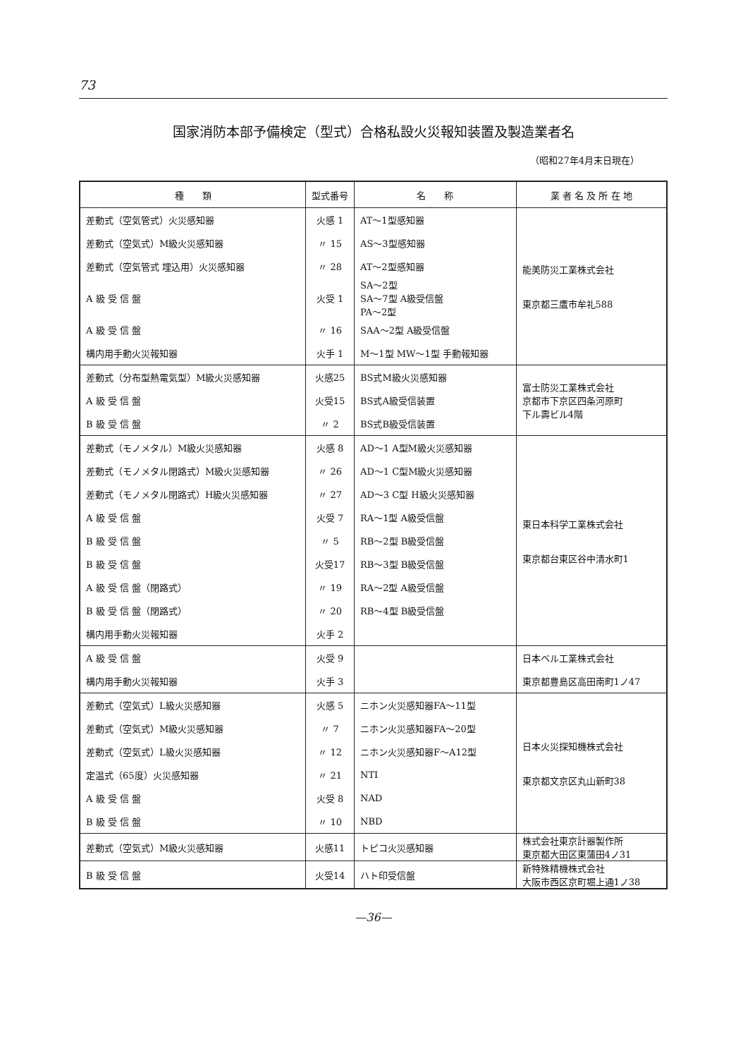73
国家消防本部予備検定（型式）合格私設火災報知装置及製造業者名
（昭和27年4月末日現在）
| 種 類 | 型式番号 | 名 称 | 業 者 名 及 所 在 地 |
| --- | --- | --- | --- |
| 差動式（空気管式）火災感知器 | 火感 1 | AT～1型感知器 | 能美防災工業株式会社 東京都三鷹市牟礼588 |
| 差動式（空気式）M級火災感知器 | 〃 15 | AS～3型感知器 | |
| 差動式（空気管式 埋込用）火災感知器 | 〃 28 | AT～2型感知器 | |
| A 級 受 信 盤 | 火受 1 | SA～2型 SA～7型 A級受信盤 PA～2型 | |
| A 級 受 信 盤 | 〃 16 | SAA～2型 A級受信盤 | |
| 構内用手動火災報知器 | 火手 1 | M～1型 MW～1型 手動報知器 | |
| 差動式（分布型熱電気型）M級火災感知器 | 火感25 | BS式M級火災感知器 | 富士防災工業株式会社 京都市下京区四条河原町 下ル壽ビル4階 |
| A 級 受 信 盤 | 火受15 | BS式A級受信装置 | |
| B 級 受 信 盤 | 〃 2 | BS式B級受信装置 | |
| 差動式（モノメタル）M級火災感知器 | 火感 8 | AD～1 A型M級火災感知器 | 東日本科学工業株式会社 東京都台東区谷中清水町1 |
| 差動式（モノメタル閉路式）M級火災感知器 | 〃 26 | AD～1 C型M級火災感知器 | |
| 差動式（モノメタル閉路式）H級火災感知器 | 〃 27 | AD～3 C型 H級火災感知器 | |
| A 級 受 信 盤 | 火受 7 | RA～1型 A級受信盤 | |
| B 級 受 信 盤 | 〃 5 | RB～2型 B級受信盤 | |
| B 級 受 信 盤 | 火受17 | RB～3型 B級受信盤 | |
| A 級 受 信 盤（閉路式） | 〃 19 | RA～2型 A級受信盤 | |
| B 級 受 信 盤（閉路式） | 〃 20 | RB～4型 B級受信盤 | |
| 構内用手動火災報知器 | 火手 2 | | |
| A 級 受 信 盤 | 火受 9 | | 日本ベル工業株式会社 |
| 構内用手動火災報知器 | 火手 3 | | 東京都豊島区高田南町1ノ47 |
| 差動式（空気式）L級火災感知器 | 火感 5 | ニホン火災感知器FA～11型 | 日本火災探知機株式会社 東京都文京区丸山新町38 |
| 差動式（空気式）M級火災感知器 | 〃 7 | ニホン火災感知器FA～20型 | |
| 差動式（空気式）L級火災感知器 | 〃 12 | ニホン火災感知器F～A12型 | |
| 定温式（65度）火災感知器 | 〃 21 | NTI | |
| A 級 受 信 盤 | 火受 8 | NAD | |
| B 級 受 信 盤 | 〃 10 | NBD | |
| 差動式（空気式）M級火災感知器 | 火感11 | トピコ火災感知器 | 株式会社東京計器製作所 東京都大田区東蒲田4ノ31 |
| B 級 受 信 盤 | 火受14 | ハト印受信盤 | 新特殊精機株式会社 大阪市西区京町堀上通1ノ38 |
—36—